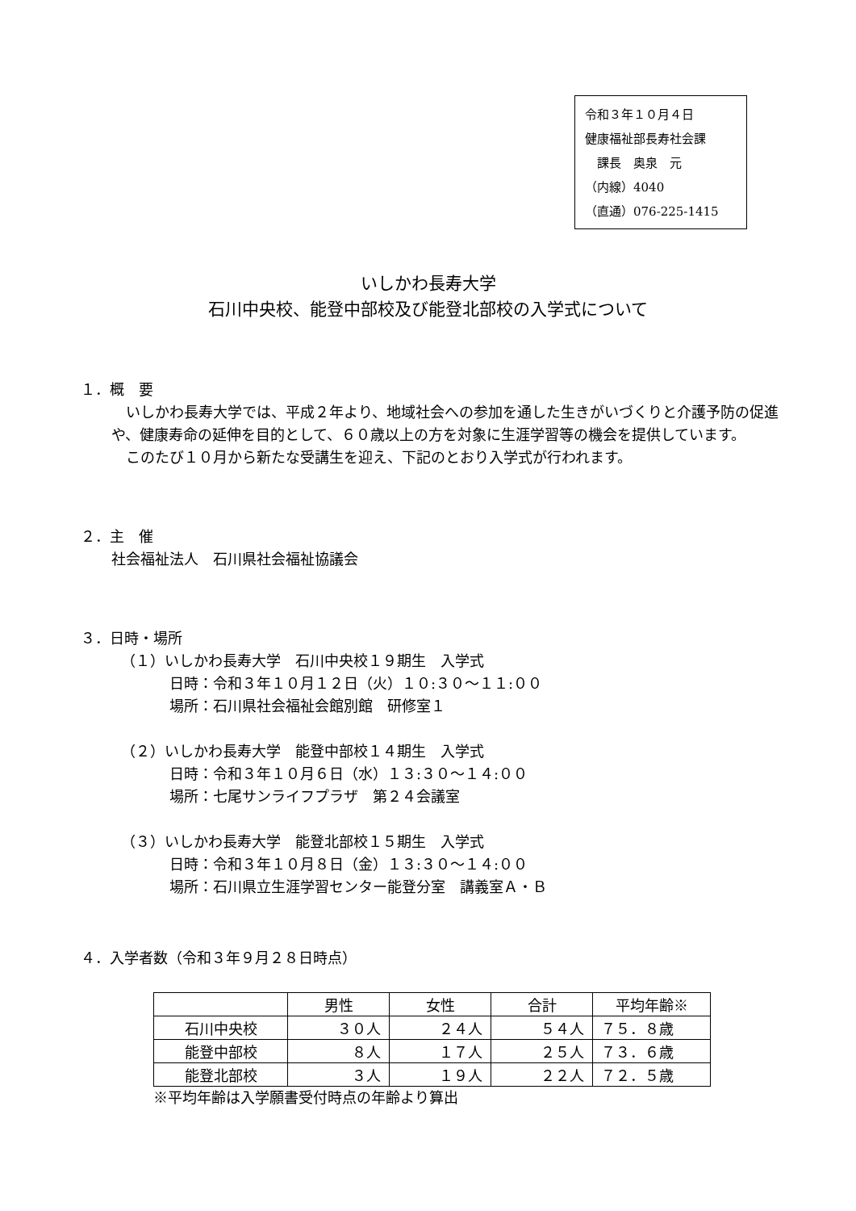令和３年１０月４日
健康福祉部長寿社会課
　課長　奥泉　元
（内線）4040
（直通）076-225-1415
いしかわ長寿大学
石川中央校、能登中部校及び能登北部校の入学式について
１．概　要
　いしかわ長寿大学では、平成２年より、地域社会への参加を通した生きがいづくりと介護予防の促進や、健康寿命の延伸を目的として、６０歳以上の方を対象に生涯学習等の機会を提供しています。
　このたび１０月から新たな受講生を迎え、下記のとおり入学式が行われます。
２．主　催
社会福祉法人　石川県社会福祉協議会
３．日時・場所
（１）いしかわ長寿大学　石川中央校１９期生　入学式
日時：令和３年１０月１２日（火）１０:３０～１１:００
場所：石川県社会福祉会館別館　研修室１
（２）いしかわ長寿大学　能登中部校１４期生　入学式
日時：令和３年１０月６日（水）１３:３０～１４:００
場所：七尾サンライフプラザ　第２４会議室
（３）いしかわ長寿大学　能登北部校１５期生　入学式
日時：令和３年１０月８日（金）１３:３０～１４:００
場所：石川県立生涯学習センター能登分室　講義室Ａ・Ｂ
４．入学者数（令和３年９月２８日時点）
| | 男性 | 女性 | 合計 | 平均年齢※ |
| --- | --- | --- | --- | --- |
| 石川中央校 | ３０人 | ２４人 | ５４人 | ７５．８歳 |
| 能登中部校 | ８人 | １７人 | ２５人 | ７３．６歳 |
| 能登北部校 | ３人 | １９人 | ２２人 | ７２．５歳 |
※平均年齢は入学願書受付時点の年齢より算出